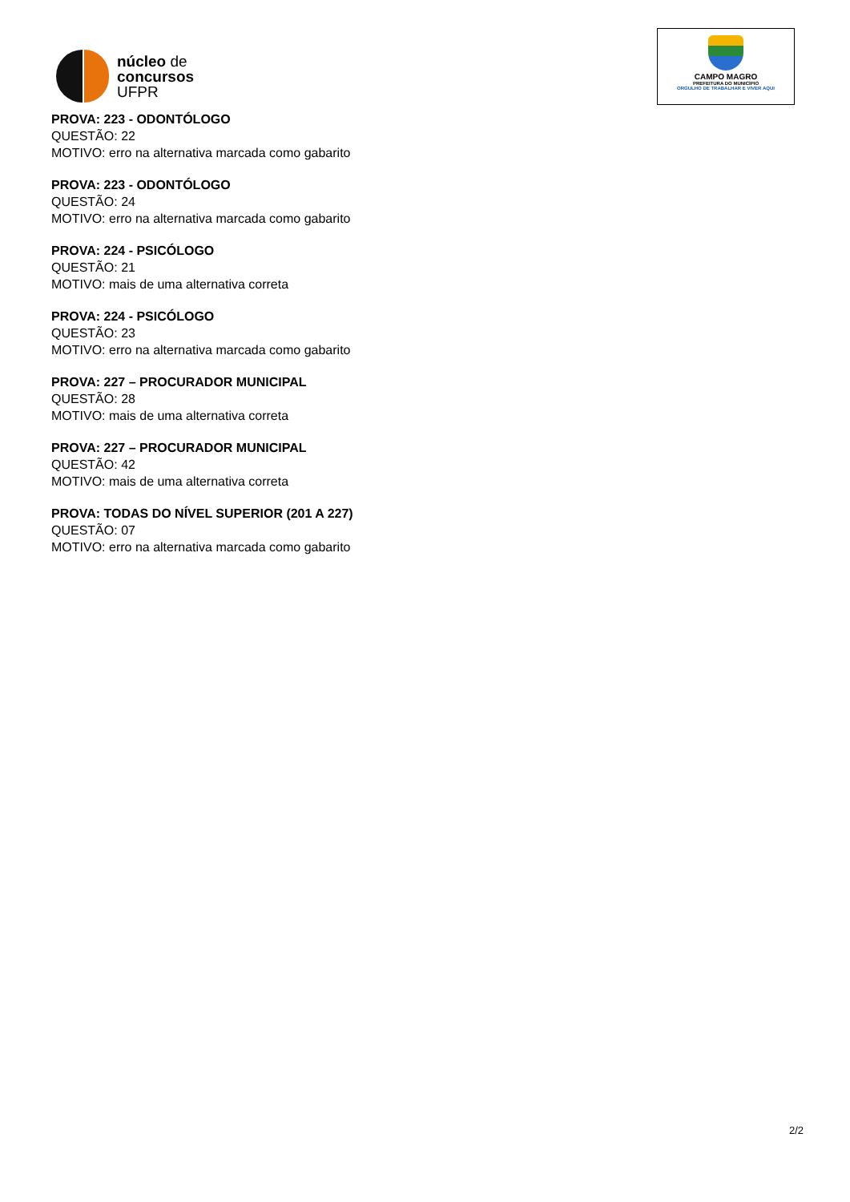núcleo de
concursos
UFPR
CAMPO MAGRO
PREFEITURA DO MUNICÍPIO
ORGULHO DE TRABALHAR E VIVER AQUI
PROVA: 223 - ODONTÓLOGO
QUESTÃO: 22
MOTIVO: erro na alternativa marcada como gabarito
PROVA: 223 - ODONTÓLOGO
QUESTÃO: 24
MOTIVO: erro na alternativa marcada como gabarito
PROVA: 224 - PSICÓLOGO
QUESTÃO: 21
MOTIVO: mais de uma alternativa correta
PROVA: 224 - PSICÓLOGO
QUESTÃO: 23
MOTIVO: erro na alternativa marcada como gabarito
PROVA: 227 – PROCURADOR MUNICIPAL
QUESTÃO: 28
MOTIVO: mais de uma alternativa correta
PROVA: 227 – PROCURADOR MUNICIPAL
QUESTÃO: 42
MOTIVO: mais de uma alternativa correta
PROVA: TODAS DO NÍVEL SUPERIOR (201 A 227)
QUESTÃO: 07
MOTIVO: erro na alternativa marcada como gabarito
2/2